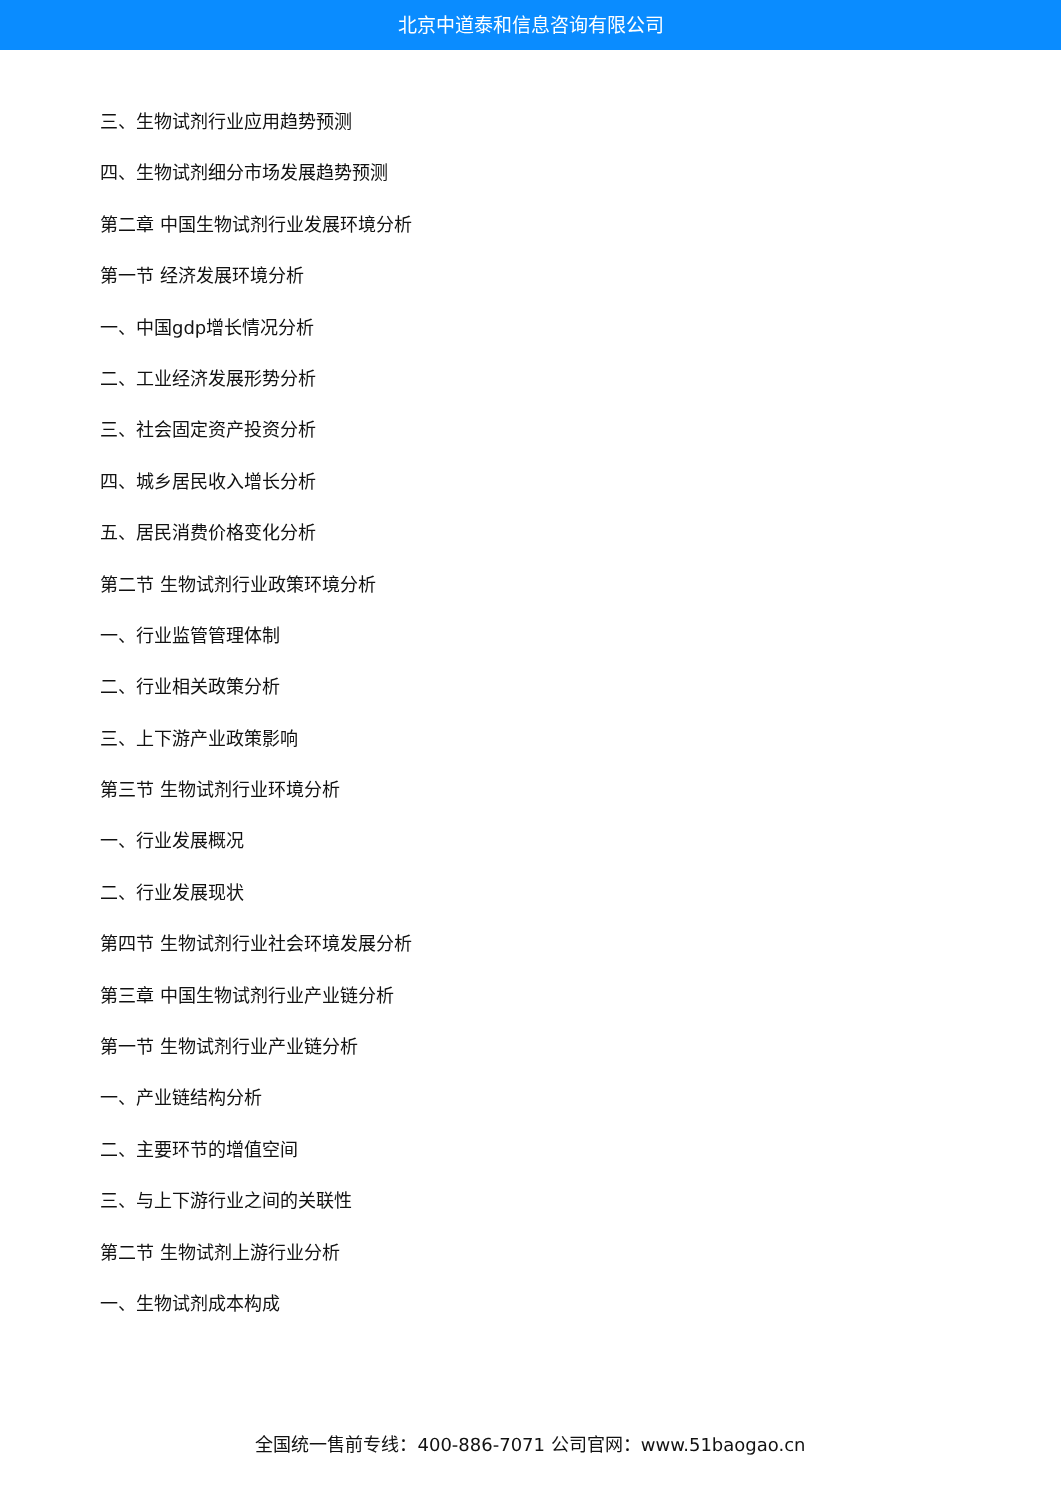北京中道泰和信息咨询有限公司
三、生物试剂行业应用趋势预测
四、生物试剂细分市场发展趋势预测
第二章 中国生物试剂行业发展环境分析
第一节 经济发展环境分析
一、中国gdp增长情况分析
二、工业经济发展形势分析
三、社会固定资产投资分析
四、城乡居民收入增长分析
五、居民消费价格变化分析
第二节 生物试剂行业政策环境分析
一、行业监管管理体制
二、行业相关政策分析
三、上下游产业政策影响
第三节 生物试剂行业环境分析
一、行业发展概况
二、行业发展现状
第四节 生物试剂行业社会环境发展分析
第三章 中国生物试剂行业产业链分析
第一节 生物试剂行业产业链分析
一、产业链结构分析
二、主要环节的增值空间
三、与上下游行业之间的关联性
第二节 生物试剂上游行业分析
一、生物试剂成本构成
全国统一售前专线：400-886-7071 公司官网：www.51baogao.cn